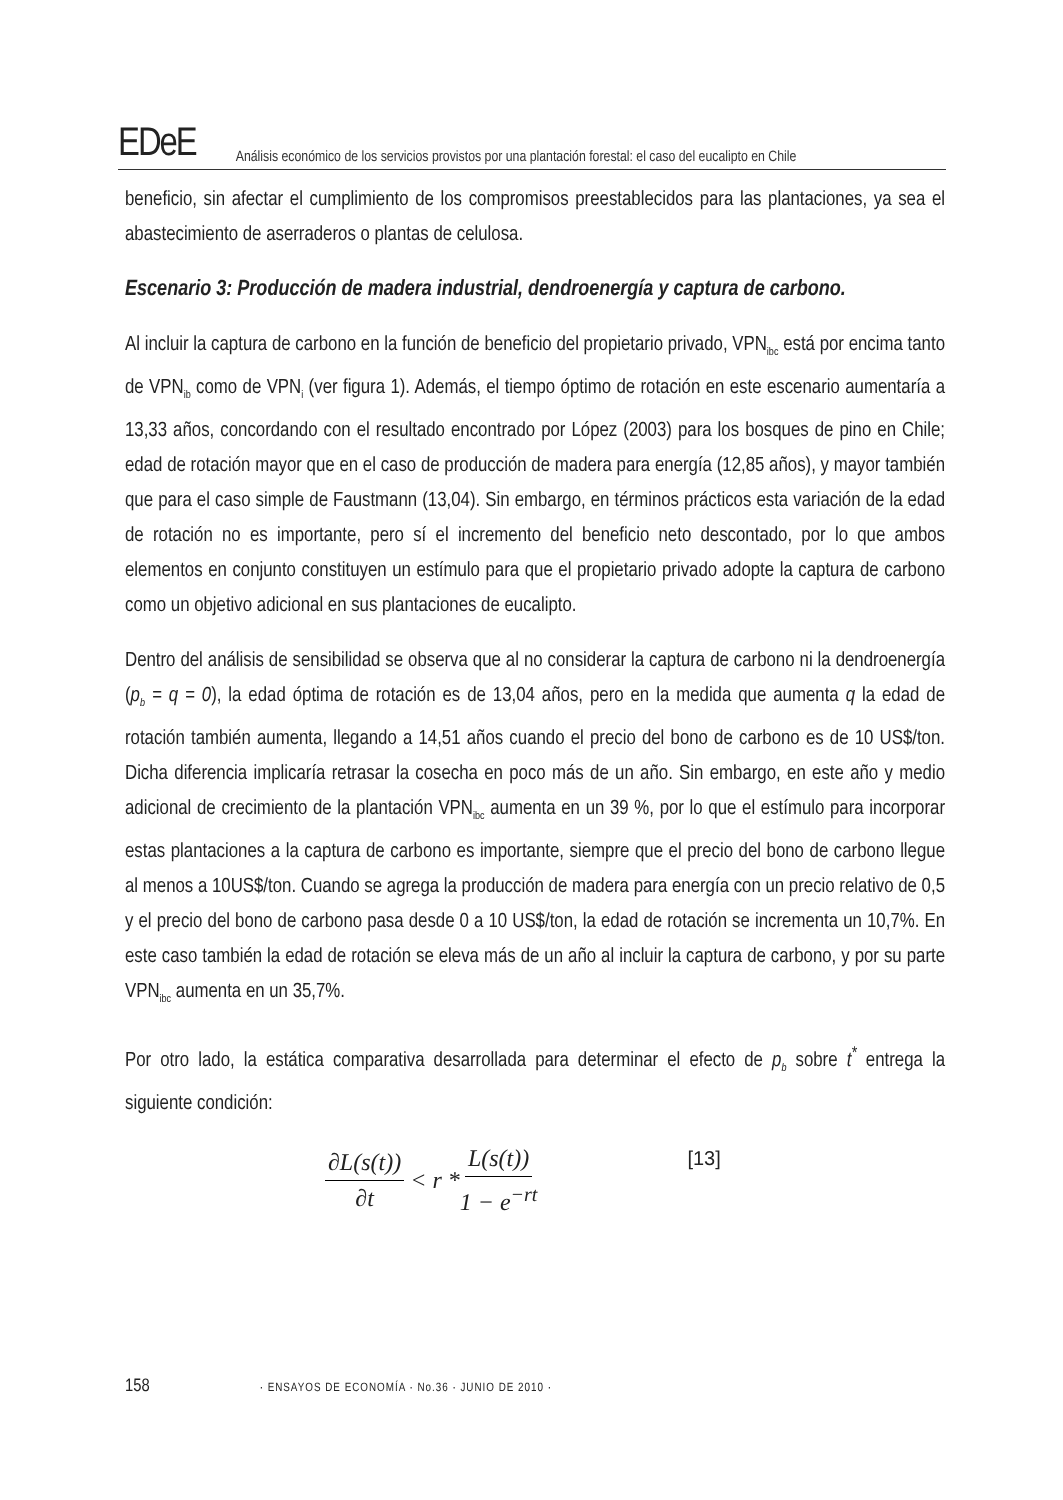EDeE Análisis económico de los servicios provistos por una plantación forestal: el caso del eucalipto en Chile
beneficio, sin afectar el cumplimiento de los compromisos preestablecidos para las plantaciones, ya sea el abastecimiento de aserraderos o plantas de celulosa.
Escenario 3: Producción de madera industrial, dendroenergía y captura de carbono.
Al incluir la captura de carbono en la función de beneficio del propietario privado, VPN<sub>ibc</sub> está por encima tanto de VPN<sub>ib</sub> como de VPN<sub>i</sub> (ver figura 1). Además, el tiempo óptimo de rotación en este escenario aumentaría a 13,33 años, concordando con el resultado encontrado por López (2003) para los bosques de pino en Chile; edad de rotación mayor que en el caso de producción de madera para energía (12,85 años), y mayor también que para el caso simple de Faustmann (13,04). Sin embargo, en términos prácticos esta variación de la edad de rotación no es importante, pero sí el incremento del beneficio neto descontado, por lo que ambos elementos en conjunto constituyen un estímulo para que el propietario privado adopte la captura de carbono como un objetivo adicional en sus plantaciones de eucalipto.
Dentro del análisis de sensibilidad se observa que al no considerar la captura de carbono ni la dendroenergía (p<sub>b</sub> = q = 0), la edad óptima de rotación es de 13,04 años, pero en la medida que aumenta q la edad de rotación también aumenta, llegando a 14,51 años cuando el precio del bono de carbono es de 10 US$/ton. Dicha diferencia implicaría retrasar la cosecha en poco más de un año. Sin embargo, en este año y medio adicional de crecimiento de la plantación VPN<sub>ibc</sub> aumenta en un 39 %, por lo que el estímulo para incorporar estas plantaciones a la captura de carbono es importante, siempre que el precio del bono de carbono llegue al menos a 10US$/ton. Cuando se agrega la producción de madera para energía con un precio relativo de 0,5 y el precio del bono de carbono pasa desde 0 a 10 US$/ton, la edad de rotación se incrementa un 10,7%. En este caso también la edad de rotación se eleva más de un año al incluir la captura de carbono, y por su parte VPN<sub>ibc</sub> aumenta en un 35,7%.
Por otro lado, la estática comparativa desarrollada para determinar el efecto de p<sub>b</sub> sobre t<sup>*</sup> entrega la siguiente condición:
∂L(s(t)) ∂t < r * L(s(t)) 1 − e<sup>−rt</sup> [13]
158 · ENSAYOS DE ECONOMÍA · No.36 · JUNIO DE 2010 ·